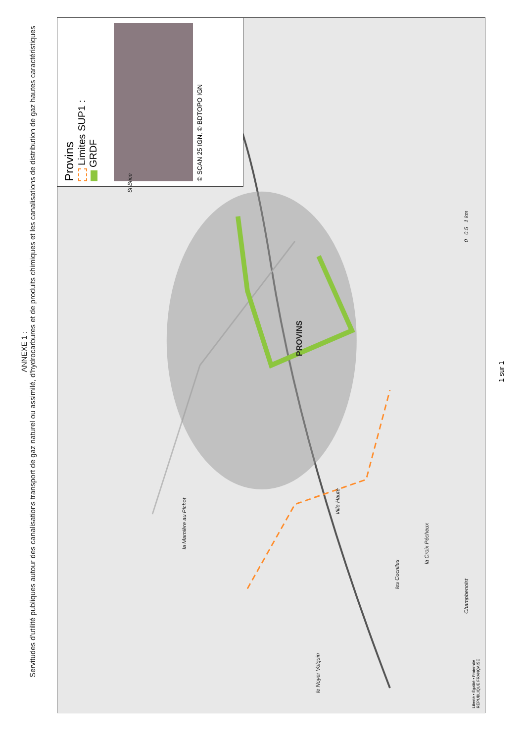ANNEXE 1 :
Servitudes d'utilité publiques autour des canalisations transport de gaz naturel ou assimilé, d'hydrocarbures et de produits chimiques et les canalisations de distribution de gaz hautes caractéristiques
Provins
Limites SUP1 :
GRDF
© SCAN 25 IGN, © BDTOPO IGN
PROVINS
la Marnière au Pichot
Ville Haute
St-Brice
la Croix Pécheux
les Cocrilles
Champbenoist
le Noyer Volquin
0 0.5 1 km
1 sur 1
Liberté • Égalité • Fraternité
RÉPUBLIQUE FRANÇAISE